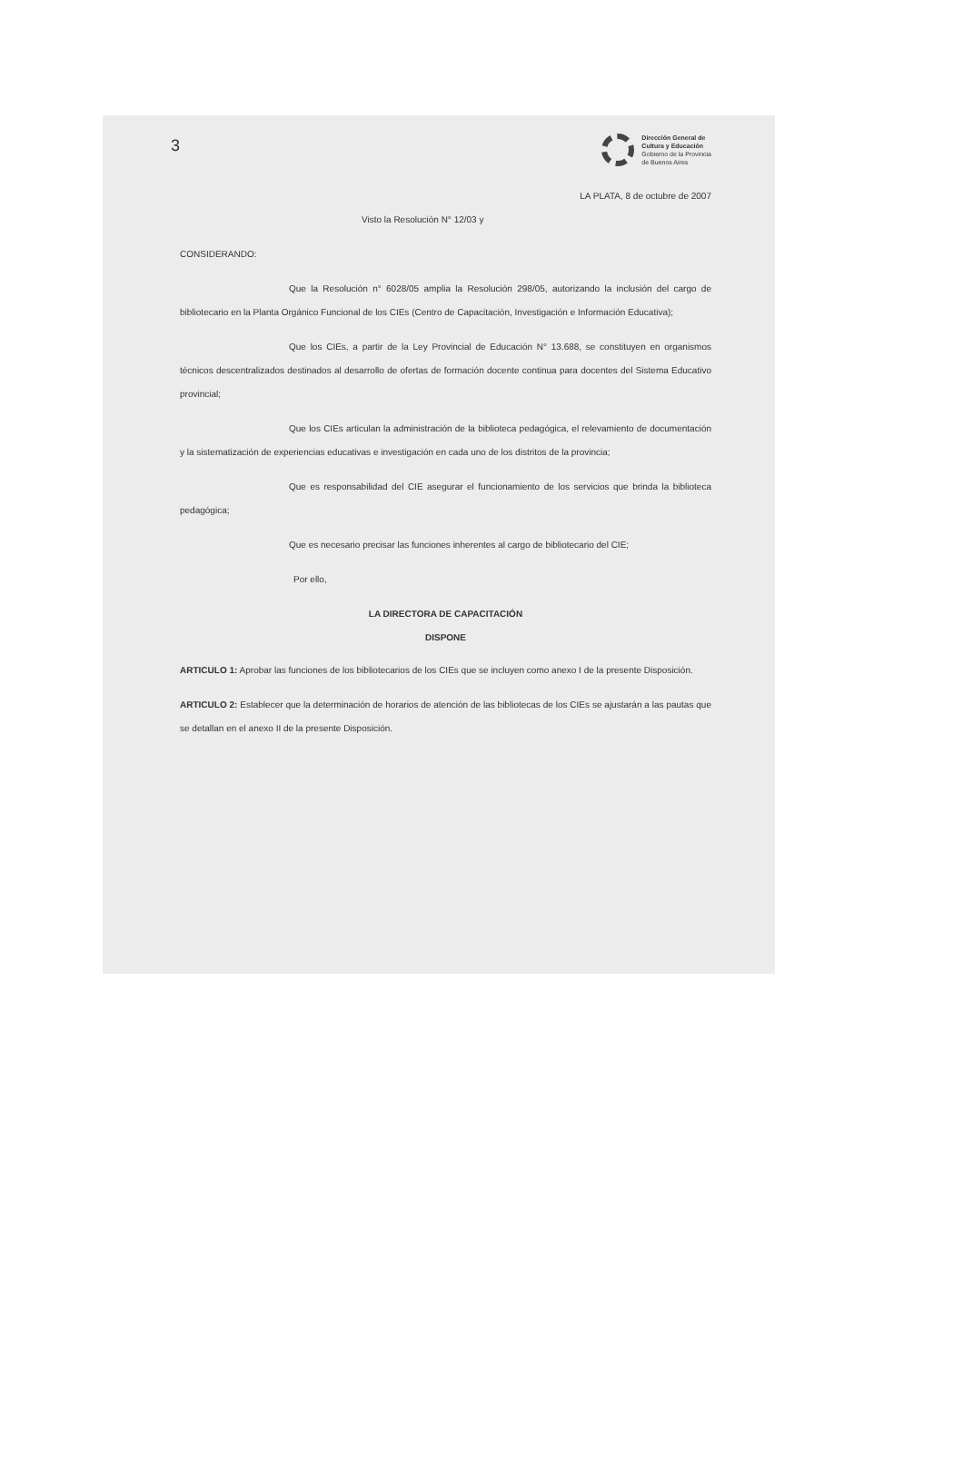3
Dirección General de
Cultura y Educación
Gobierno de la Provincia
de Buenos Aires
LA PLATA, 8 de octubre de 2007
Visto la Resolución N° 12/03 y
CONSIDERANDO:
Que la Resolución n° 6028/05 amplia la Resolución 298/05, autorizando la inclusión del cargo de bibliotecario en la Planta Orgánico Funcional de los CIEs (Centro de Capacitación, Investigación e Información Educativa);
Que los CIEs, a partir de la Ley Provincial de Educación N° 13.688, se constituyen en organismos técnicos descentralizados destinados al desarrollo de ofertas de formación docente continua para docentes del Sistema Educativo provincial;
Que los CIEs articulan la administración de la biblioteca pedagógica, el relevamiento de documentación y la sistematización de experiencias educativas e investigación en cada uno de los distritos de la provincia;
Que es responsabilidad del CIE asegurar el funcionamiento de los servicios que brinda la biblioteca pedagógica;
Que es necesario precisar las funciones inherentes al cargo de bibliotecario del CIE;
Por ello,
LA DIRECTORA DE CAPACITACIÓN
DISPONE
ARTICULO 1: Aprobar las funciones de los bibliotecarios de los CIEs que se incluyen como anexo I de la presente Disposición.
ARTICULO 2: Establecer que la determinación de horarios de atención de las bibliotecas de los CIEs se ajustarán a las pautas que se detallan en el anexo II de la presente Disposición.